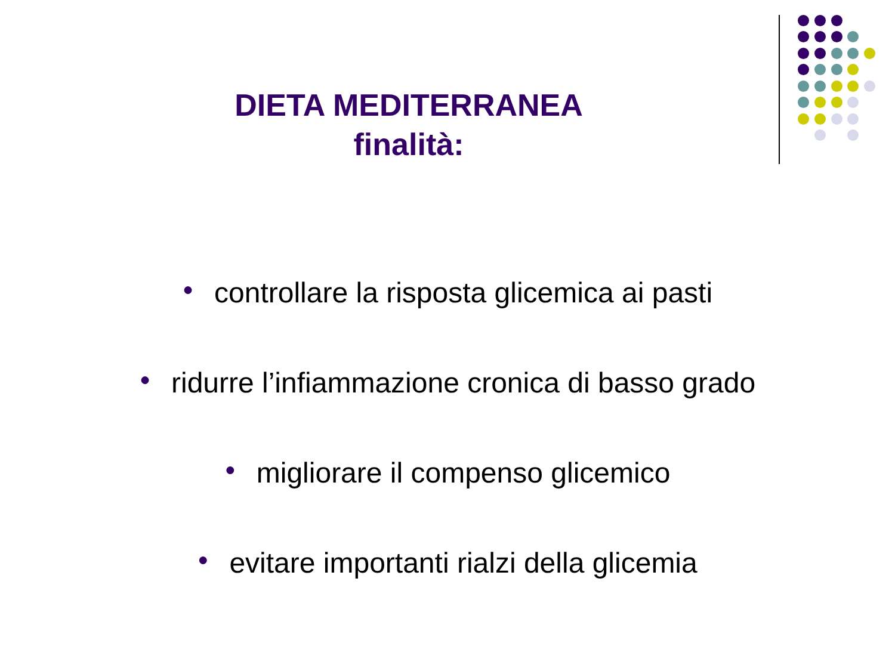DIETA MEDITERRANEA
finalità:
● controllare la risposta glicemica ai pasti
● ridurre l’infiammazione cronica di basso grado
● migliorare il compenso glicemico
● evitare importanti rialzi della glicemia